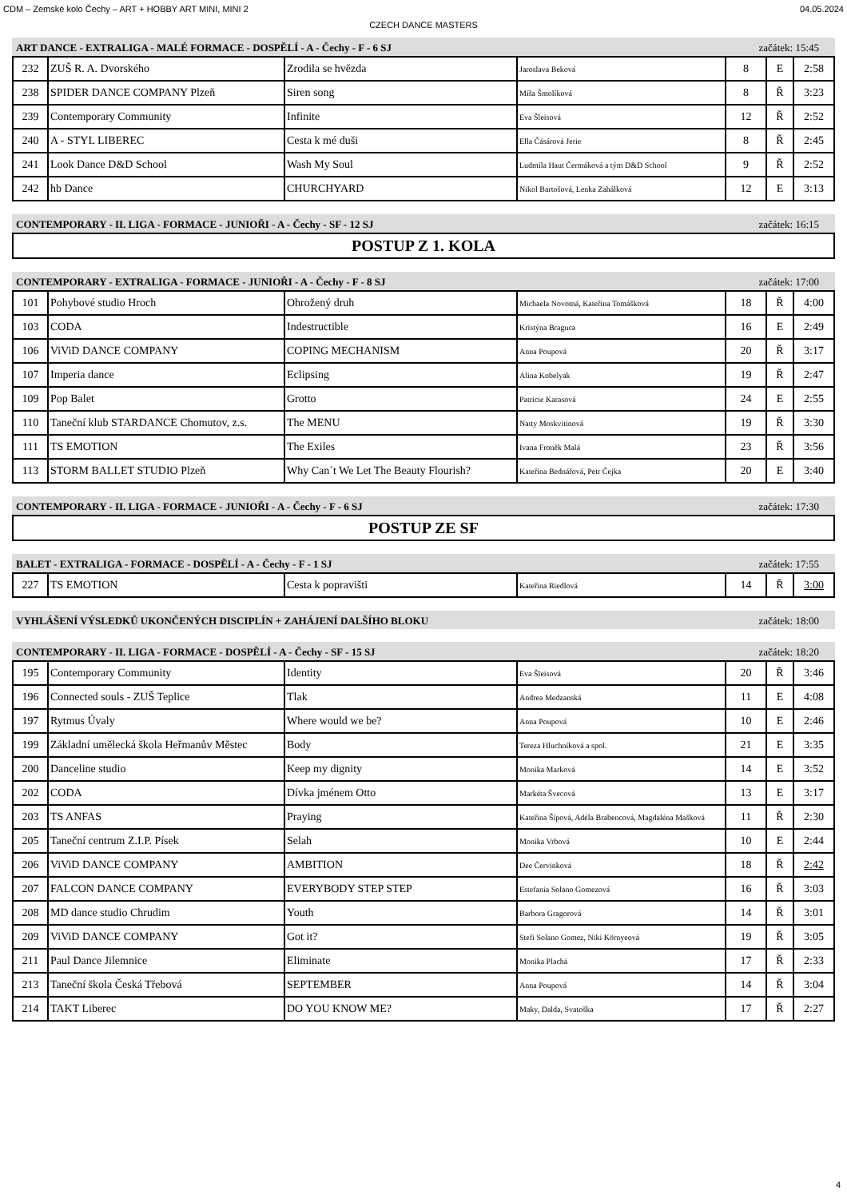CDM – Zemské kolo Čechy – ART + HOBBY ART MINI, MINI 2 04.05.2024
CZECH DANCE MASTERS
ART DANCE - EXTRALIGA - MALÉ FORMACE - DOSPĚLÍ - A - Čechy - F - 6 SJ začátek: 15:45
| 232 | ZUŠ R. A. Dvorského | Zrodila se hvězda | Jaroslava Beková | 8 | E | 2:58 |
| 238 | SPIDER DANCE COMPANY Plzeň | Siren song | Míša Šmolíková | 8 | Ř | 3:23 |
| 239 | Contemporary Community | Infinite | Eva Šleisová | 12 | Ř | 2:52 |
| 240 | A - STYL LIBEREC | Cesta k mé duši | Ella Čásárová Jerie | 8 | Ř | 2:45 |
| 241 | Look Dance D&D School | Wash My Soul | Ludmila Haut Čermáková a tým D&D School | 9 | Ř | 2:52 |
| 242 | hb Dance | CHURCHYARD | Nikol Bartošová, Lenka Zahálková | 12 | E | 3:13 |
CONTEMPORARY - II. LIGA - FORMACE - JUNIOŘI - A - Čechy - SF - 12 SJ začátek: 16:15
POSTUP Z 1. KOLA
CONTEMPORARY - EXTRALIGA - FORMACE - JUNIOŘI - A - Čechy - F - 8 SJ začátek: 17:00
| 101 | Pohybové studio Hroch | Ohrožený druh | Michaela Novotná, Kateřina Tomášková | 18 | Ř | 4:00 |
| 103 | CODA | Indestructible | Kristýna Braguca | 16 | E | 2:49 |
| 106 | ViViD DANCE COMPANY | COPING MECHANISM | Anna Poupová | 20 | Ř | 3:17 |
| 107 | Imperia dance | Eclipsing | Alina Kobelyak | 19 | Ř | 2:47 |
| 109 | Pop Balet | Grotto | Patricie Karasová | 24 | E | 2:55 |
| 110 | Taneční klub STARDANCE Chomutov, z.s. | The MENU | Natty Moskvitinová | 19 | Ř | 3:30 |
| 111 | TS EMOTION | The Exiles | Ivana Froněk Malá | 23 | Ř | 3:56 |
| 113 | STORM BALLET STUDIO Plzeň | Why Can´t We Let The Beauty Flourish? | Kateřina Bednářová, Petr Čejka | 20 | E | 3:40 |
CONTEMPORARY - II. LIGA - FORMACE - JUNIOŘI - A - Čechy - F - 6 SJ začátek: 17:30
POSTUP ZE SF
BALET - EXTRALIGA - FORMACE - DOSPĚLÍ - A - Čechy - F - 1 SJ začátek: 17:55
| 227 | TS EMOTION | Cesta k popravišti | Kateřina Riedlová | 14 | Ř | 3:00 |
VYHLÁŠENÍ VÝSLEDKŮ UKONČENÝCH DISCIPLÍN + ZAHÁJENÍ DALŠÍHO BLOKU začátek: 18:00
CONTEMPORARY - II. LIGA - FORMACE - DOSPĚLÍ - A - Čechy - SF - 15 SJ začátek: 18:20
| 195 | Contemporary Community | Identity | Eva Šleisová | 20 | Ř | 3:46 |
| 196 | Connected souls - ZUŠ Teplice | Tlak | Andrea Medzanská | 11 | E | 4:08 |
| 197 | Rytmus Úvaly | Where would we be? | Anna Poupová | 10 | E | 2:46 |
| 199 | Základní umělecká škola Heřmanův Městec | Body | Tereza Hluchníková a spol. | 21 | E | 3:35 |
| 200 | Danceline studio | Keep my dignity | Monika Marková | 14 | E | 3:52 |
| 202 | CODA | Dívka jménem Otto | Markéta Švecová | 13 | E | 3:17 |
| 203 | TS ANFAS | Praying | Kateřina Šípová, Adéla Brabencová, Magdaléna Mašková | 11 | Ř | 2:30 |
| 205 | Taneční centrum Z.I.P. Písek | Selah | Monika Vrbová | 10 | E | 2:44 |
| 206 | ViViD DANCE COMPANY | AMBITION | Dee Červinková | 18 | Ř | 2:42 |
| 207 | FALCON DANCE COMPANY | EVERYBODY STEP STEP | Estefania Solano Gomezová | 16 | Ř | 3:03 |
| 208 | MD dance studio Chrudim | Youth | Barbora Gragorová | 14 | Ř | 3:01 |
| 209 | ViViD DANCE COMPANY | Got it? | Stefi Solano Gomez, Niki Környeová | 19 | Ř | 3:05 |
| 211 | Paul Dance Jilemnice | Eliminate | Monika Plachá | 17 | Ř | 2:33 |
| 213 | Taneční škola Česká Třebová | SEPTEMBER | Anna Poupová | 14 | Ř | 3:04 |
| 214 | TAKT Liberec | DO YOU KNOW ME? | Maky, Dalda, Svatoška | 17 | Ř | 2:27 |
4